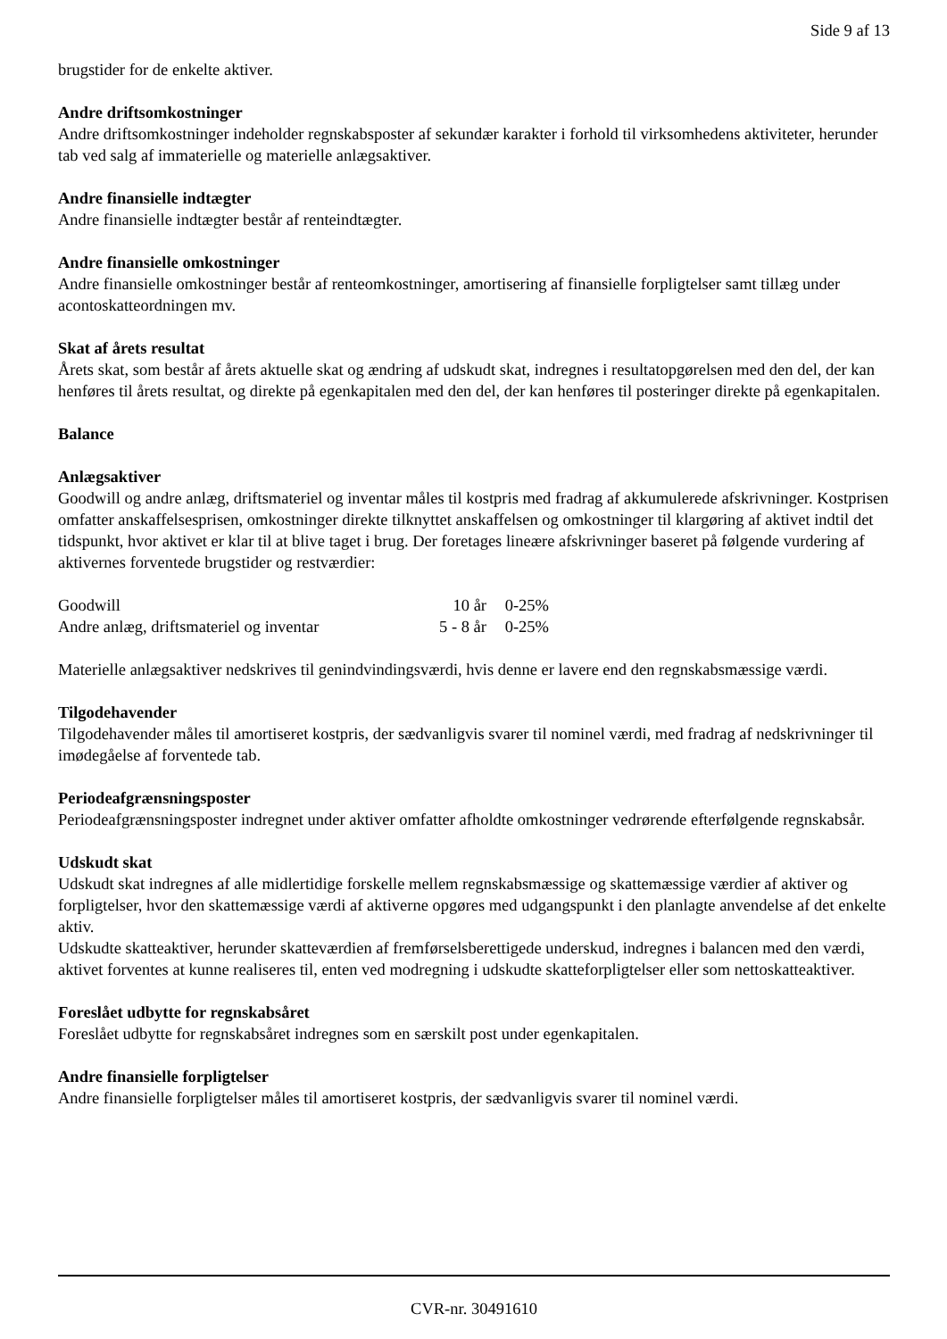Side 9 af 13
brugstider for de enkelte aktiver.
Andre driftsomkostninger
Andre driftsomkostninger indeholder regnskabsposter af sekundær karakter i forhold til virksomhedens aktiviteter, herunder tab ved salg af immaterielle og materielle anlægsaktiver.
Andre finansielle indtægter
Andre finansielle indtægter består af renteindtægter.
Andre finansielle omkostninger
Andre finansielle omkostninger består af renteomkostninger, amortisering af finansielle forpligtelser samt tillæg under acontoskatteordningen mv.
Skat af årets resultat
Årets skat, som består af årets aktuelle skat og ændring af udskudt skat, indregnes i resultatopgørelsen med den del, der kan henføres til årets resultat, og direkte på egenkapitalen med den del, der kan henføres til posteringer direkte på egenkapitalen.
Balance
Anlægsaktiver
Goodwill og andre anlæg, driftsmateriel og inventar måles til kostpris med fradrag af akkumulerede afskrivninger. Kostprisen omfatter anskaffelsesprisen, omkostninger direkte tilknyttet anskaffelsen og omkostninger til klargøring af aktivet indtil det tidspunkt, hvor aktivet er klar til at blive taget i brug. Der foretages lineære afskrivninger baseret på følgende vurdering af aktivernes forventede brugstider og restværdier:
| Goodwill | 10 år | 0-25% |
| Andre anlæg, driftsmateriel og inventar | 5 - 8 år | 0-25% |
Materielle anlægsaktiver nedskrives til genindvindingsværdi, hvis denne er lavere end den regnskabsmæssige værdi.
Tilgodehavender
Tilgodehavender måles til amortiseret kostpris, der sædvanligvis svarer til nominel værdi, med fradrag af nedskrivninger til imødegåelse af forventede tab.
Periodeafgrænsningsposter
Periodeafgrænsningsposter indregnet under aktiver omfatter afholdte omkostninger vedrørende efterfølgende regnskabsår.
Udskudt skat
Udskudt skat indregnes af alle midlertidige forskelle mellem regnskabsmæssige og skattemæssige værdier af aktiver og forpligtelser, hvor den skattemæssige værdi af aktiverne opgøres med udgangspunkt i den planlagte anvendelse af det enkelte aktiv.
Udskudte skatteaktiver, herunder skatteværdien af fremførselsberettigede underskud, indregnes i balancen med den værdi, aktivet forventes at kunne realiseres til, enten ved modregning i udskudte skatteforpligtelser eller som nettoskatteaktiver.
Foreslået udbytte for regnskabsåret
Foreslået udbytte for regnskabsåret indregnes som en særskilt post under egenkapitalen.
Andre finansielle forpligtelser
Andre finansielle forpligtelser måles til amortiseret kostpris, der sædvanligvis svarer til nominel værdi.
CVR-nr. 30491610